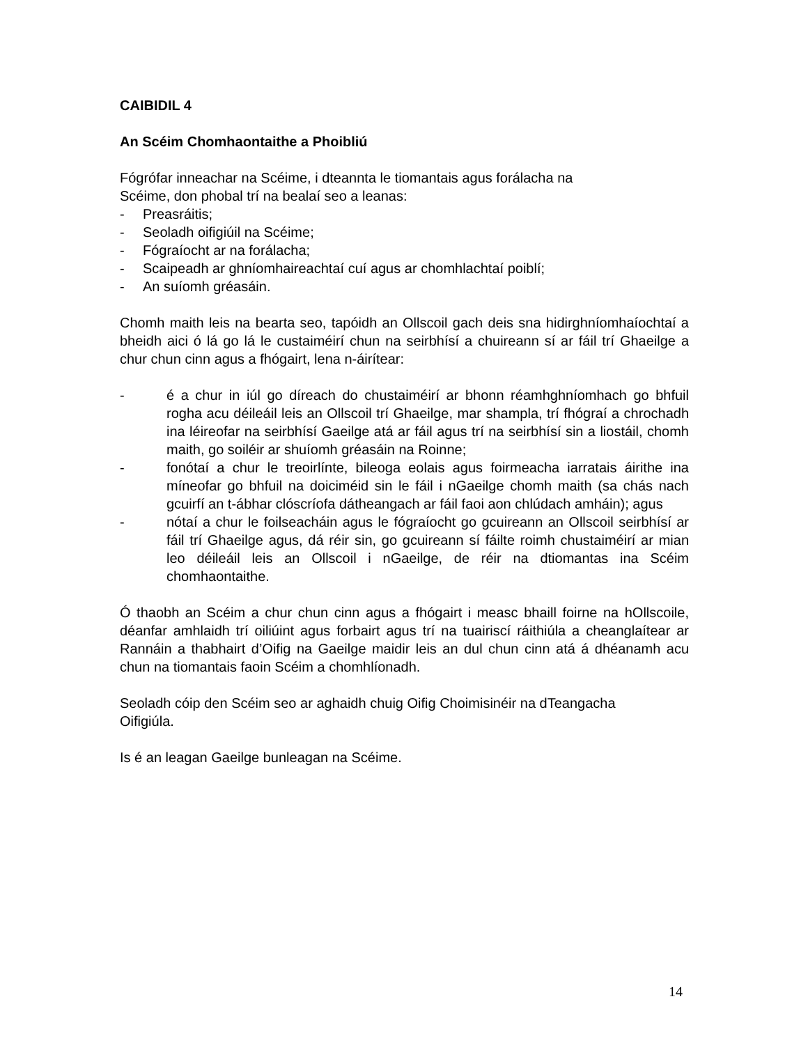CAIBIDIL 4
An Scéim Chomhaontaithe a Phoibliú
Fógrófar inneachar na Scéime, i dteannta le tiomantais agus forálacha na
Scéime, don phobal trí na bealaí seo a leanas:
- Preasráitis;
- Seoladh oifigiúil na Scéime;
- Fógraíocht ar na forálacha;
- Scaipeadh ar ghníomhaireachtaí cuí agus ar chomhlachtaí poiblí;
- An suíomh gréasáin.
Chomh maith leis na bearta seo, tapóidh an Ollscoil gach deis sna hidirghníomhaíochtaí a bheidh aici ó lá go lá le custaiméirí chun na seirbhísí a chuireann sí ar fáil trí Ghaeilge a chur chun cinn agus a fhógairt, lena n-áirítear:
- é a chur in iúl go díreach do chustaiméirí ar bhonn réamhghníomhach go bhfuil rogha acu déileáil leis an Ollscoil trí Ghaeilge, mar shampla, trí fhógraí a chrochadh ina léireofar na seirbhísí Gaeilge atá ar fáil agus trí na seirbhísí sin a liostáil, chomh maith, go soiléir ar shuíomh gréasáin na Roinne;
- fonótaí a chur le treoirlínte, bileoga eolais agus foirmeacha iarratais áirithe ina míneofar go bhfuil na doiciméid sin le fáil i nGaeilge chomh maith (sa chás nach gcuirfí an t-ábhar clóscríofa dátheangach ar fáil faoi aon chlúdach amháin); agus
- nótaí a chur le foilseacháin agus le fógraíocht go gcuireann an Ollscoil seirbhísí ar fáil trí Ghaeilge agus, dá réir sin, go gcuireann sí fáilte roimh chustaiméirí ar mian leo déileáil leis an Ollscoil i nGaeilge, de réir na dtiomantas ina Scéim chomhaontaithe.
Ó thaobh an Scéim a chur chun cinn agus a fhógairt i measc bhaill foirne na hOllscoile, déanfar amhlaidh trí oiliúint agus forbairt agus trí na tuairiscí ráithiúla a cheanglaítear ar Rannáin a thabhairt d’Oifig na Gaeilge maidir leis an dul chun cinn atá á dhéanamh acu chun na tiomantais faoin Scéim a chomhlíonadh.
Seoladh cóip den Scéim seo ar aghaidh chuig Oifig Choimisinéir na dTeangacha
Oifigiúla.
Is é an leagan Gaeilge bunleagan na Scéime.
14